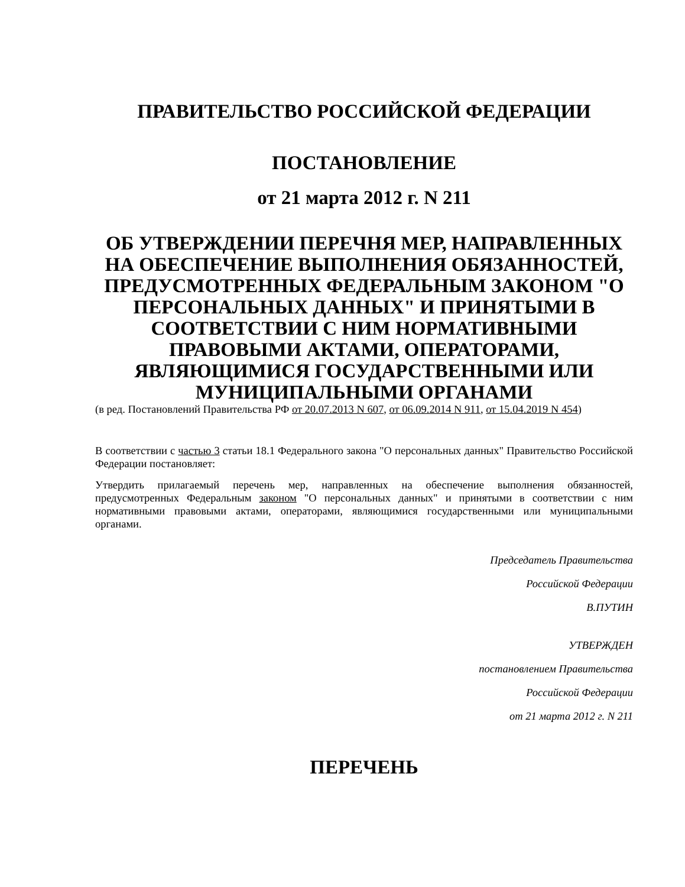ПРАВИТЕЛЬСТВО РОССИЙСКОЙ ФЕДЕРАЦИИ
ПОСТАНОВЛЕНИЕ
от 21 марта 2012 г. N 211
ОБ УТВЕРЖДЕНИИ ПЕРЕЧНЯ МЕР, НАПРАВЛЕННЫХ НА ОБЕСПЕЧЕНИЕ ВЫПОЛНЕНИЯ ОБЯЗАННОСТЕЙ, ПРЕДУСМОТРЕННЫХ ФЕДЕРАЛЬНЫМ ЗАКОНОМ "О ПЕРСОНАЛЬНЫХ ДАННЫХ" И ПРИНЯТЫМИ В СООТВЕТСТВИИ С НИМ НОРМАТИВНЫМИ ПРАВОВЫМИ АКТАМИ, ОПЕРАТОРАМИ, ЯВЛЯЮЩИМИСЯ ГОСУДАРСТВЕННЫМИ ИЛИ МУНИЦИПАЛЬНЫМИ ОРГАНАМИ
(в ред. Постановлений Правительства РФ от 20.07.2013 N 607, от 06.09.2014 N 911, от 15.04.2019 N 454)
В соответствии с частью 3 статьи 18.1 Федерального закона "О персональных данных" Правительство Российской Федерации постановляет:
Утвердить прилагаемый перечень мер, направленных на обеспечение выполнения обязанностей, предусмотренных Федеральным законом "О персональных данных" и принятыми в соответствии с ним нормативными правовыми актами, операторами, являющимися государственными или муниципальными органами.
Председатель Правительства
Российской Федерации
В.ПУТИН
УТВЕРЖДЕН
постановлением Правительства
Российской Федерации
от 21 марта 2012 г. N 211
ПЕРЕЧЕНЬ